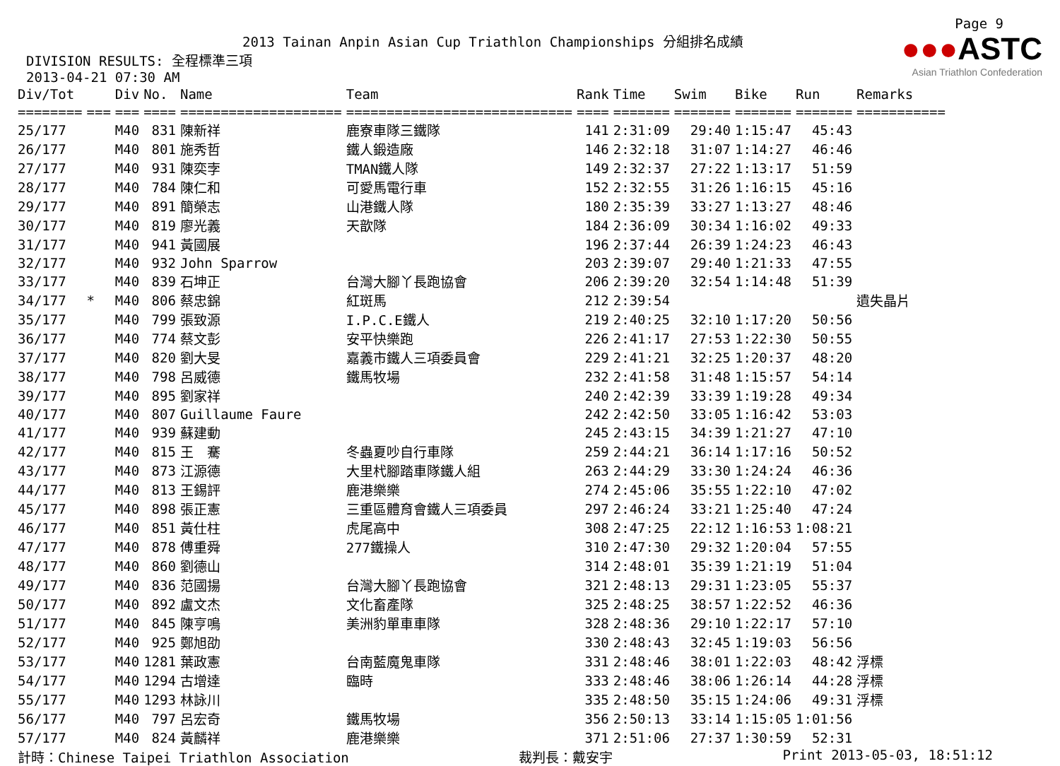Page 9
2013 Tainan Anpin Asian Cup Triathlon Championships 分組排名成績
DIVISION RESULTS: 全程標準三項
2013-04-21 07:30 AM
●●●ASTC
Asian Triathlon Confederation
| Div/Tot | | Div | No. | Name | Team | Rank | Time | Swim | Bike | Run | Remarks |
| --- | --- | --- | --- | --- | --- | --- | --- | --- | --- | --- | --- |
| ======== | === | === | ==== | ==================== | ============================ | ==== | ======= | ======= | ======= | ======= | =========== |
| 25/177 | | M40 | 831 | 陳新祥 | 鹿寮車隊三鐵隊 | 141 | 2:31:09 | 29:40 | 1:15:47 | 45:43 | |
| 26/177 | | M40 | 801 | 施秀哲 | 鐵人鍛造廠 | 146 | 2:32:18 | 31:07 | 1:14:27 | 46:46 | |
| 27/177 | | M40 | 931 | 陳奕孛 | TMAN鐵人隊 | 149 | 2:32:37 | 27:22 | 1:13:17 | 51:59 | |
| 28/177 | | M40 | 784 | 陳仁和 | 可愛馬電行車 | 152 | 2:32:55 | 31:26 | 1:16:15 | 45:16 | |
| 29/177 | | M40 | 891 | 簡榮志 | 山港鐵人隊 | 180 | 2:35:39 | 33:27 | 1:13:27 | 48:46 | |
| 30/177 | | M40 | 819 | 廖光義 | 天歆隊 | 184 | 2:36:09 | 30:34 | 1:16:02 | 49:33 | |
| 31/177 | | M40 | 941 | 黃國展 | | 196 | 2:37:44 | 26:39 | 1:24:23 | 46:43 | |
| 32/177 | | M40 | 932 | John Sparrow | | 203 | 2:39:07 | 29:40 | 1:21:33 | 47:55 | |
| 33/177 | | M40 | 839 | 石坤正 | 台灣大腳丫長跑協會 | 206 | 2:39:20 | 32:54 | 1:14:48 | 51:39 | |
| 34/177 | * | M40 | 806 | 蔡忠錦 | 紅斑馬 | 212 | 2:39:54 | | | | 遺失晶片 |
| 35/177 | | M40 | 799 | 張致源 | I.P.C.E鐵人 | 219 | 2:40:25 | 32:10 | 1:17:20 | 50:56 | |
| 36/177 | | M40 | 774 | 蔡文彭 | 安平快樂跑 | 226 | 2:41:17 | 27:53 | 1:22:30 | 50:55 | |
| 37/177 | | M40 | 820 | 劉大旻 | 嘉義市鐵人三項委員會 | 229 | 2:41:21 | 32:25 | 1:20:37 | 48:20 | |
| 38/177 | | M40 | 798 | 呂威德 | 鐵馬牧場 | 232 | 2:41:58 | 31:48 | 1:15:57 | 54:14 | |
| 39/177 | | M40 | 895 | 劉家祥 | | 240 | 2:42:39 | 33:39 | 1:19:28 | 49:34 | |
| 40/177 | | M40 | 807 | Guillaume Faure | | 242 | 2:42:50 | 33:05 | 1:16:42 | 53:03 | |
| 41/177 | | M40 | 939 | 蘇建動 | | 245 | 2:43:15 | 34:39 | 1:21:27 | 47:10 | |
| 42/177 | | M40 | 815 | 王 騫 | 冬蟲夏吵自行車隊 | 259 | 2:44:21 | 36:14 | 1:17:16 | 50:52 | |
| 43/177 | | M40 | 873 | 江源德 | 大里杙腳踏車隊鐵人組 | 263 | 2:44:29 | 33:30 | 1:24:24 | 46:36 | |
| 44/177 | | M40 | 813 | 王錫評 | 鹿港樂樂 | 274 | 2:45:06 | 35:55 | 1:22:10 | 47:02 | |
| 45/177 | | M40 | 898 | 張正憲 | 三重區體育會鐵人三項委員 | 297 | 2:46:24 | 33:21 | 1:25:40 | 47:24 | |
| 46/177 | | M40 | 851 | 黃仕柱 | 虎尾高中 | 308 | 2:47:25 | 22:12 | 1:16:53 | 1:08:21 | |
| 47/177 | | M40 | 878 | 傅重舜 | 277鐵操人 | 310 | 2:47:30 | 29:32 | 1:20:04 | 57:55 | |
| 48/177 | | M40 | 860 | 劉德山 | | 314 | 2:48:01 | 35:39 | 1:21:19 | 51:04 | |
| 49/177 | | M40 | 836 | 范國揚 | 台灣大腳丫長跑協會 | 321 | 2:48:13 | 29:31 | 1:23:05 | 55:37 | |
| 50/177 | | M40 | 892 | 盧文杰 | 文化畜產隊 | 325 | 2:48:25 | 38:57 | 1:22:52 | 46:36 | |
| 51/177 | | M40 | 845 | 陳亨鳴 | 美洲豹單車車隊 | 328 | 2:48:36 | 29:10 | 1:22:17 | 57:10 | |
| 52/177 | | M40 | 925 | 鄭旭劭 | | 330 | 2:48:43 | 32:45 | 1:19:03 | 56:56 | |
| 53/177 | | M40 | 1281 | 葉政憲 | 台南藍魔鬼車隊 | 331 | 2:48:46 | 38:01 | 1:22:03 | 48:42 | 浮標 |
| 54/177 | | M40 | 1294 | 古增達 | 臨時 | 333 | 2:48:46 | 38:06 | 1:26:14 | 44:28 | 浮標 |
| 55/177 | | M40 | 1293 | 林詠川 | | 335 | 2:48:50 | 35:15 | 1:24:06 | 49:31 | 浮標 |
| 56/177 | | M40 | 797 | 呂宏奇 | 鐵馬牧場 | 356 | 2:50:13 | 33:14 | 1:15:05 | 1:01:56 | |
| 57/177 | | M40 | 824 | 黃麟祥 | 鹿港樂樂 | 371 | 2:51:06 | 27:37 | 1:30:59 | 52:31 | |
計時：Chinese Taipei Triathlon Association 裁判長：戴安宇 Print 2013-05-03, 18:51:12